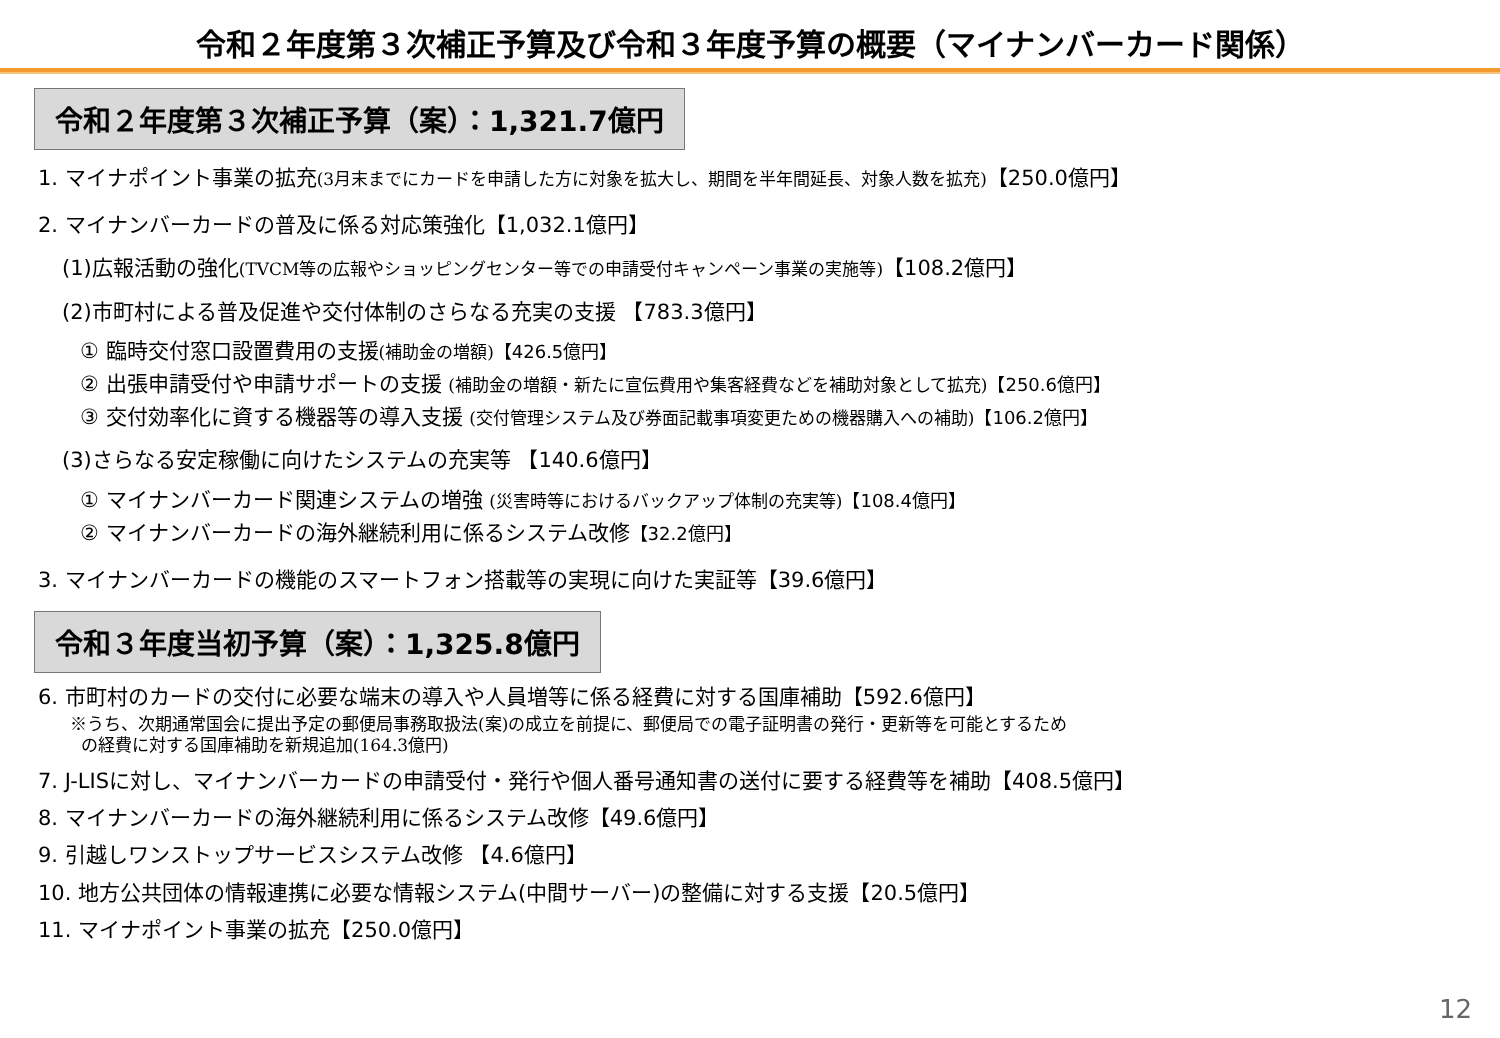令和２年度第３次補正予算及び令和３年度予算の概要（マイナンバーカード関係）
令和２年度第３次補正予算（案）：1,321.7億円
1. マイナポイント事業の拡充(3月末までにカードを申請した方に対象を拡大し、期間を半年間延長、対象人数を拡充)【250.0億円】
2. マイナンバーカードの普及に係る対応策強化【1,032.1億円】
(1)広報活動の強化(TVCM等の広報やショッピングセンター等での申請受付キャンペーン事業の実施等)【108.2億円】
(2)市町村による普及促進や交付体制のさらなる充実の支援 【783.3億円】
① 臨時交付窓口設置費用の支援(補助金の増額)【426.5億円】
② 出張申請受付や申請サポートの支援 (補助金の増額・新たに宣伝費用や集客経費などを補助対象として拡充)【250.6億円】
③ 交付効率化に資する機器等の導入支援 (交付管理システム及び券面記載事項変更ための機器購入への補助)【106.2億円】
(3)さらなる安定稼働に向けたシステムの充実等 【140.6億円】
① マイナンバーカード関連システムの増強 (災害時等におけるバックアップ体制の充実等)【108.4億円】
② マイナンバーカードの海外継続利用に係るシステム改修【32.2億円】
3. マイナンバーカードの機能のスマートフォン搭載等の実現に向けた実証等【39.6億円】
令和３年度当初予算（案）：1,325.8億円
6. 市町村のカードの交付に必要な端末の導入や人員増等に係る経費に対する国庫補助【592.6億円】
※うち、次期通常国会に提出予定の郵便局事務取扱法(案)の成立を前提に、郵便局での電子証明書の発行・更新等を可能とするため
の経費に対する国庫補助を新規追加(164.3億円)
7. J-LISに対し、マイナンバーカードの申請受付・発行や個人番号通知書の送付に要する経費等を補助【408.5億円】
8. マイナンバーカードの海外継続利用に係るシステム改修【49.6億円】
9. 引越しワンストップサービスシステム改修 【4.6億円】
10. 地方公共団体の情報連携に必要な情報システム(中間サーバー)の整備に対する支援【20.5億円】
11. マイナポイント事業の拡充【250.0億円】
12